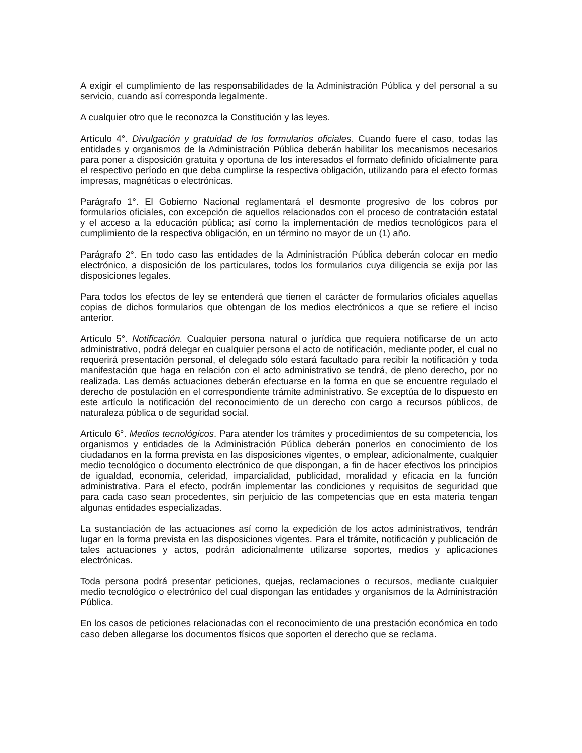A exigir el cumplimiento de las responsabilidades de la Administración Pública y del personal a su servicio, cuando así corresponda legalmente.
A cualquier otro que le reconozca la Constitución y las leyes.
Artículo 4°. Divulgación y gratuidad de los formularios oficiales. Cuando fuere el caso, todas las entidades y organismos de la Administración Pública deberán habilitar los mecanismos necesarios para poner a disposición gratuita y oportuna de los interesados el formato definido oficialmente para el respectivo período en que deba cumplirse la respectiva obligación, utilizando para el efecto formas impresas, magnéticas o electrónicas.
Parágrafo 1°. El Gobierno Nacional reglamentará el desmonte progresivo de los cobros por formularios oficiales, con excepción de aquellos relacionados con el proceso de contratación estatal y el acceso a la educación pública; así como la implementación de medios tecnológicos para el cumplimiento de la respectiva obligación, en un término no mayor de un (1) año.
Parágrafo 2°. En todo caso las entidades de la Administración Pública deberán colocar en medio electrónico, a disposición de los particulares, todos los formularios cuya diligencia se exija por las disposiciones legales.
Para todos los efectos de ley se entenderá que tienen el carácter de formularios oficiales aquellas copias de dichos formularios que obtengan de los medios electrónicos a que se refiere el inciso anterior.
Artículo 5°. Notificación. Cualquier persona natural o jurídica que requiera notificarse de un acto administrativo, podrá delegar en cualquier persona el acto de notificación, mediante poder, el cual no requerirá presentación personal, el delegado sólo estará facultado para recibir la notificación y toda manifestación que haga en relación con el acto administrativo se tendrá, de pleno derecho, por no realizada. Las demás actuaciones deberán efectuarse en la forma en que se encuentre regulado el derecho de postulación en el correspondiente trámite administrativo. Se exceptúa de lo dispuesto en este artículo la notificación del reconocimiento de un derecho con cargo a recursos públicos, de naturaleza pública o de seguridad social.
Artículo 6°. Medios tecnológicos. Para atender los trámites y procedimientos de su competencia, los organismos y entidades de la Administración Pública deberán ponerlos en conocimiento de los ciudadanos en la forma prevista en las disposiciones vigentes, o emplear, adicionalmente, cualquier medio tecnológico o documento electrónico de que dispongan, a fin de hacer efectivos los principios de igualdad, economía, celeridad, imparcialidad, publicidad, moralidad y eficacia en la función administrativa. Para el efecto, podrán implementar las condiciones y requisitos de seguridad que para cada caso sean procedentes, sin perjuicio de las competencias que en esta materia tengan algunas entidades especializadas.
La sustanciación de las actuaciones así como la expedición de los actos administrativos, tendrán lugar en la forma prevista en las disposiciones vigentes. Para el trámite, notificación y publicación de tales actuaciones y actos, podrán adicionalmente utilizarse soportes, medios y aplicaciones electrónicas.
Toda persona podrá presentar peticiones, quejas, reclamaciones o recursos, mediante cualquier medio tecnológico o electrónico del cual dispongan las entidades y organismos de la Administración Pública.
En los casos de peticiones relacionadas con el reconocimiento de una prestación económica en todo caso deben allegarse los documentos físicos que soporten el derecho que se reclama.